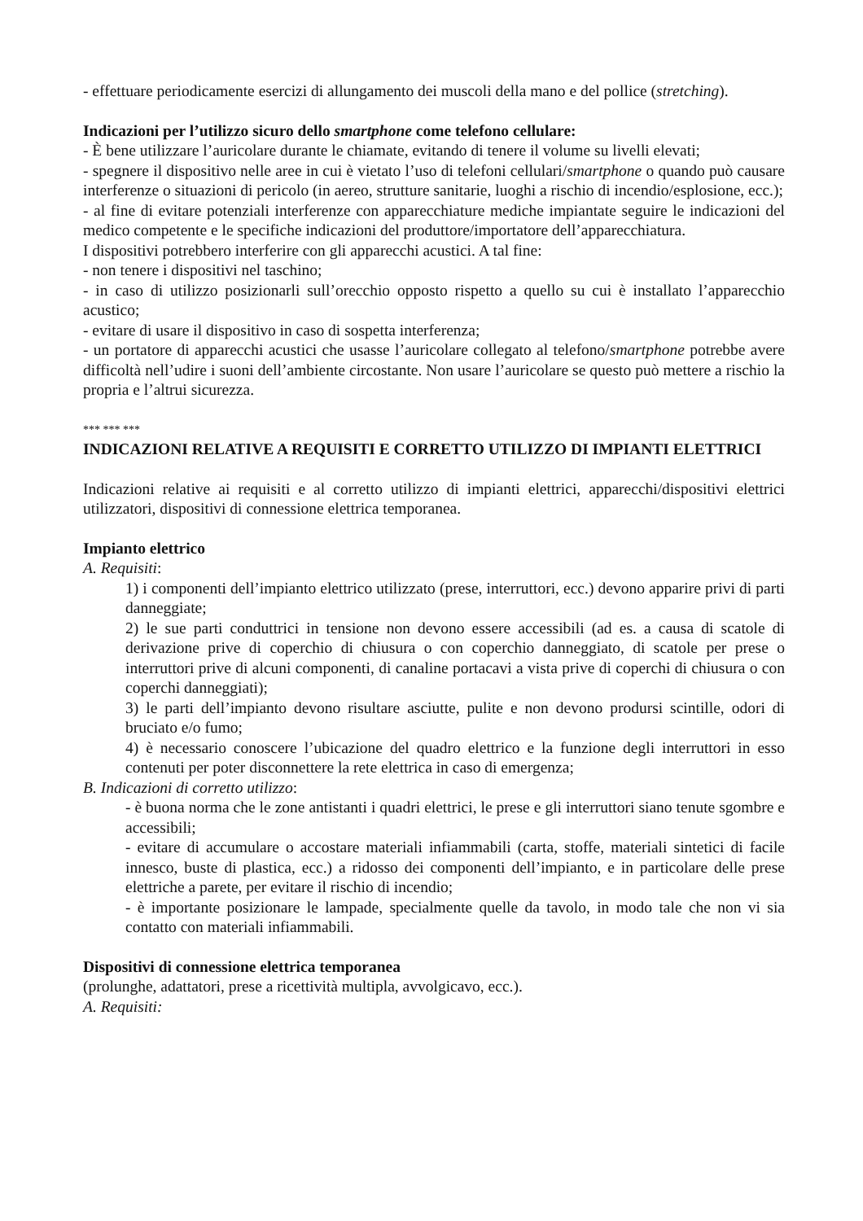- effettuare periodicamente esercizi di allungamento dei muscoli della mano e del pollice (stretching).
Indicazioni per l’utilizzo sicuro dello smartphone come telefono cellulare:
- È bene utilizzare l’auricolare durante le chiamate, evitando di tenere il volume su livelli elevati;
- spegnere il dispositivo nelle aree in cui è vietato l’uso di telefoni cellulari/smartphone o quando può causare interferenze o situazioni di pericolo (in aereo, strutture sanitarie, luoghi a rischio di incendio/esplosione, ecc.);
- al fine di evitare potenziali interferenze con apparecchiature mediche impiantate seguire le indicazioni del medico competente e le specifiche indicazioni del produttore/importatore dell’apparecchiatura.
I dispositivi potrebbero interferire con gli apparecchi acustici. A tal fine:
- non tenere i dispositivi nel taschino;
- in caso di utilizzo posizionarli sull’orecchio opposto rispetto a quello su cui è installato l’apparecchio acustico;
- evitare di usare il dispositivo in caso di sospetta interferenza;
- un portatore di apparecchi acustici che usasse l’auricolare collegato al telefono/smartphone potrebbe avere difficoltà nell’udire i suoni dell’ambiente circostante. Non usare l’auricolare se questo può mettere a rischio la propria e l’altrui sicurezza.
*** *** ***
INDICAZIONI RELATIVE A REQUISITI E CORRETTO UTILIZZO DI IMPIANTI ELETTRICI
Indicazioni relative ai requisiti e al corretto utilizzo di impianti elettrici, apparecchi/dispositivi elettrici utilizzatori, dispositivi di connessione elettrica temporanea.
Impianto elettrico
A. Requisiti:
1) i componenti dell’impianto elettrico utilizzato (prese, interruttori, ecc.) devono apparire privi di parti danneggiate;
2) le sue parti conduttrici in tensione non devono essere accessibili (ad es. a causa di scatole di derivazione prive di coperchio di chiusura o con coperchio danneggiato, di scatole per prese o interruttori prive di alcuni componenti, di canaline portacavi a vista prive di coperchi di chiusura o con coperchi danneggiati);
3) le parti dell’impianto devono risultare asciutte, pulite e non devono prodursi scintille, odori di bruciato e/o fumo;
4) è necessario conoscere l’ubicazione del quadro elettrico e la funzione degli interruttori in esso contenuti per poter disconnettere la rete elettrica in caso di emergenza;
B. Indicazioni di corretto utilizzo:
- è buona norma che le zone antistanti i quadri elettrici, le prese e gli interruttori siano tenute sgombre e accessibili;
- evitare di accumulare o accostare materiali infiammabili (carta, stoffe, materiali sintetici di facile innesco, buste di plastica, ecc.) a ridosso dei componenti dell’impianto, e in particolare delle prese elettriche a parete, per evitare il rischio di incendio;
- è importante posizionare le lampade, specialmente quelle da tavolo, in modo tale che non vi sia contatto con materiali infiammabili.
Dispositivi di connessione elettrica temporanea
(prolunghe, adattatori, prese a ricettività multipla, avvolgicavo, ecc.).
A. Requisiti: